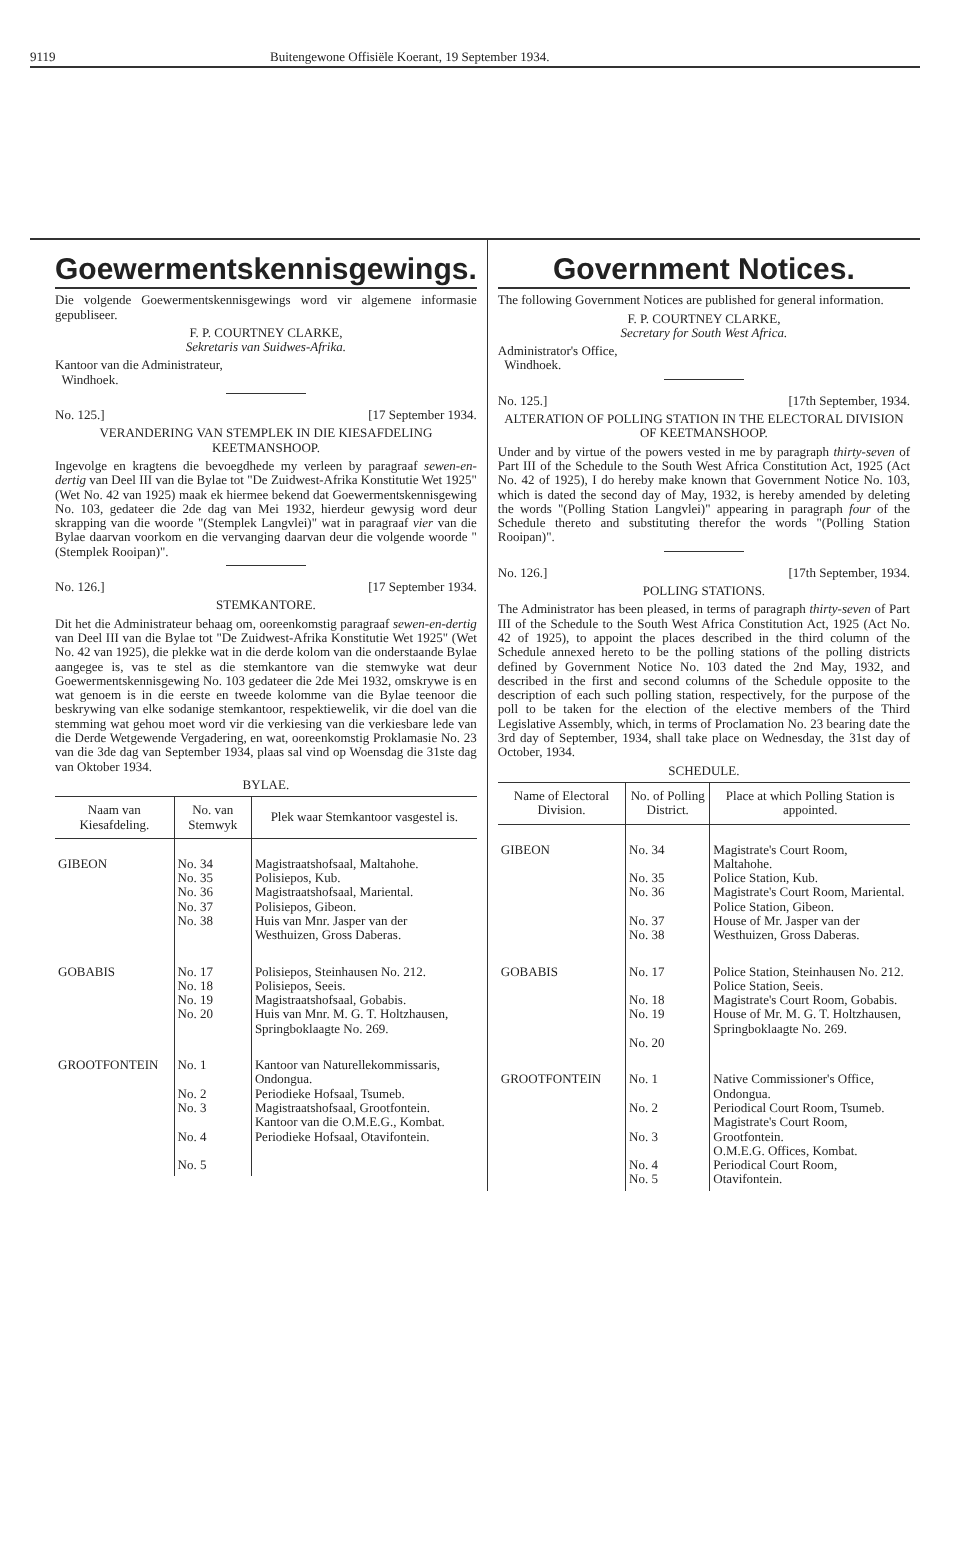9119 Buitengewone Offisiële Koerant, 19 September 1934.
Goewermentskennisgewings.
Die volgende Goewermentskennisgewings word vir algemene informasie gepubliseer.
F. P. COURTNEY CLARKE,
Sekretaris van Suidwes-Afrika.
Kantoor van die Administrateur,
Windhoek.
No. 125.] [17 September 1934.
VERANDERING VAN STEMPLEK IN DIE KIESAFDELING KEETMANSHOOP.
Ingevolge en kragtens die bevoegdhede my verleen by paragraaf sewen-en-dertig van Deel III van die Bylae tot "De Zuidwest-Afrika Konstitutie Wet 1925" (Wet No. 42 van 1925) maak ek hiermee bekend dat Goewermentskennisgewing No. 103, gedateer die 2de dag van Mei 1932, hierdeur gewysig word deur skrapping van die woorde "(Stemplek Langvlei)" wat in paragraaf vier van die Bylae daarvan voorkom en die vervanging daarvan deur die volgende woorde "(Stemplek Rooipan)".
No. 126.] [17 September 1934.
STEMKANTORE.
Dit het die Administrateur behaag om, ooreenkomstig paragraaf sewen-en-dertig van Deel III van die Bylae tot "De Zuidwest-Afrika Konstitutie Wet 1925" (Wet No. 42 van 1925), die plekke wat in die derde kolom van die onderstaande Bylae aangegee is, vas te stel as die stemkantore van die stemwyke wat deur Goewermentskennisgewing No. 103 gedateer die 2de Mei 1932, omskrywe is en wat genoem is in die eerste en tweede kolomme van die Bylae teenoor die beskrywing van elke sodanige stemkantoor, respektiewelik, vir die doel van die stemming wat gehou moet word vir die verkiesing van die verkiesbare lede van die Derde Wetgewende Vergadering, en wat, ooreenkomstig Proklamasie No. 23 van die 3de dag van September 1934, plaas sal vind op Woensdag die 31ste dag van Oktober 1934.
BYLAE.
| Naam van Kiesafdeling. | No. van Stemwyk | Plek waar Stemkantoor vasgestel is. |
| --- | --- | --- |
| GIBEON | No. 34 No. 35 No. 36 No. 37 No. 38 | Magistraatshofsaal, Maltahohe. Polisiepos, Kub. Magistraatshofsaal, Mariental. Polisiepos, Gibeon. Huis van Mnr. Jasper van der Westhuizen, Gross Daberas. |
| GOBABIS | No. 17 No. 18 No. 19 No. 20 | Polisiepos, Steinhausen No. 212. Polisiepos, Seeis. Magistraatshofsaal, Gobabis. Huis van Mnr. M. G. T. Holtzhausen, Springboklaagte No. 269. |
| GROOTFONTEIN | No. 1 No. 2 No. 3 No. 4 No. 5 | Kantoor van Naturellekommissaris, Ondongua. Periodieke Hofsaal, Tsumeb. Magistraatshofsaal, Grootfontein. Kantoor van die O.M.E.G., Kombat. Periodieke Hofsaal, Otavifontein. |
Government Notices.
The following Government Notices are published for general information.
F. P. COURTNEY CLARKE,
Secretary for South West Africa.
Administrator's Office,
Windhoek.
No. 125.] [17th September, 1934.
ALTERATION OF POLLING STATION IN THE ELECTORAL DIVISION OF KEETMANSHOOP.
Under and by virtue of the powers vested in me by paragraph thirty-seven of Part III of the Schedule to the South West Africa Constitution Act, 1925 (Act No. 42 of 1925), I do hereby make known that Government Notice No. 103, which is dated the second day of May, 1932, is hereby amended by deleting the words "(Polling Station Langvlei)" appearing in paragraph four of the Schedule thereto and substituting therefor the words "(Polling Station Rooipan)".
No. 126.] [17th September, 1934.
POLLING STATIONS.
The Administrator has been pleased, in terms of paragraph thirty-seven of Part III of the Schedule to the South West Africa Constitution Act, 1925 (Act No. 42 of 1925), to appoint the places described in the third column of the Schedule annexed hereto to be the polling stations of the polling districts defined by Government Notice No. 103 dated the 2nd May, 1932, and described in the first and second columns of the Schedule opposite to the description of each such polling station, respectively, for the purpose of the poll to be taken for the election of the elective members of the Third Legislative Assembly, which, in terms of Proclamation No. 23 bearing date the 3rd day of September, 1934, shall take place on Wednesday, the 31st day of October, 1934.
SCHEDULE.
| Name of Electoral Division. | No. of Polling District. | Place at which Polling Station is appointed. |
| --- | --- | --- |
| GIBEON | No. 34 No. 35 No. 36 No. 37 No. 38 | Magistrate's Court Room, Maltahohe. Police Station, Kub. Magistrate's Court Room, Mariental. Police Station, Gibeon. House of Mr. Jasper van der Westhuizen, Gross Daberas. |
| GOBABIS | No. 17 No. 18 No. 19 No. 20 | Police Station, Steinhausen No. 212. Police Station, Seeis. Magistrate's Court Room, Gobabis. House of Mr. M. G. T. Holtzhausen, Springboklaagte No. 269. |
| GROOTFONTEIN | No. 1 No. 2 No. 3 No. 4 No. 5 | Native Commissioner's Office, Ondongua. Periodical Court Room, Tsumeb. Magistrate's Court Room, Grootfontein. O.M.E.G. Offices, Kombat. Periodical Court Room, Otavifontein. |